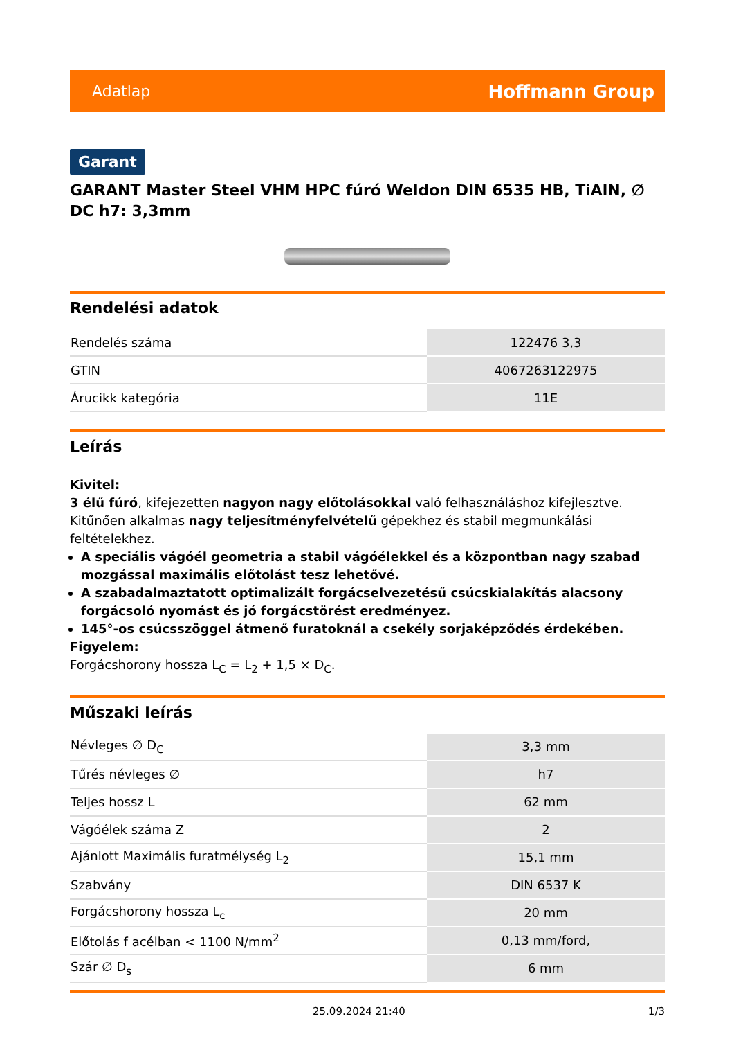Adatlap Hoffmann Group
Garant
GARANT Master Steel VHM HPC fúró Weldon DIN 6535 HB, TiAlN, ∅ DC h7: 3,3mm
Rendelési adatok
| Rendelés száma | 122476 3,3 |
| GTIN | 4067263122975 |
| Árucikk kategória | 11E |
Leírás
Kivitel:
3 élű fúró, kifejezetten nagyon nagy előtolásokkal való felhasználáshoz kifejlesztve. Kitűnően alkalmas nagy teljesítményfelvételű gépekhez és stabil megmunkálási feltételekhez.
A speciális vágóél geometria a stabil vágóélekkel és a központban nagy szabad mozgással maximális előtolást tesz lehetővé.
A szabadalmaztatott optimalizált forgácselvezetésű csúcskialakítás alacsony forgácsoló nyomást és jó forgácstörést eredményez.
145°-os csúcsszöggel átmenő furatoknál a csekély sorjaképződés érdekében.
Figyelem:
Forgácshorony hossza L<sub>C</sub> = L<sub>2</sub> + 1,5 × D<sub>C</sub>.
Műszaki leírás
| Névleges ∅ D<sub>C</sub> | 3,3 mm |
| Tűrés névleges ∅ | h7 |
| Teljes hossz L | 62 mm |
| Vágóélek száma Z | 2 |
| Ajánlott Maximális furatmélység L<sub>2</sub> | 15,1 mm |
| Szabvány | DIN 6537 K |
| Forgácshorony hossza L<sub>c</sub> | 20 mm |
| Előtolás f acélban < 1100 N/mm<sup>2</sup> | 0,13 mm/ford, |
| Szár ∅ D<sub>s</sub> | 6 mm |
25.09.2024 21:40 1/3